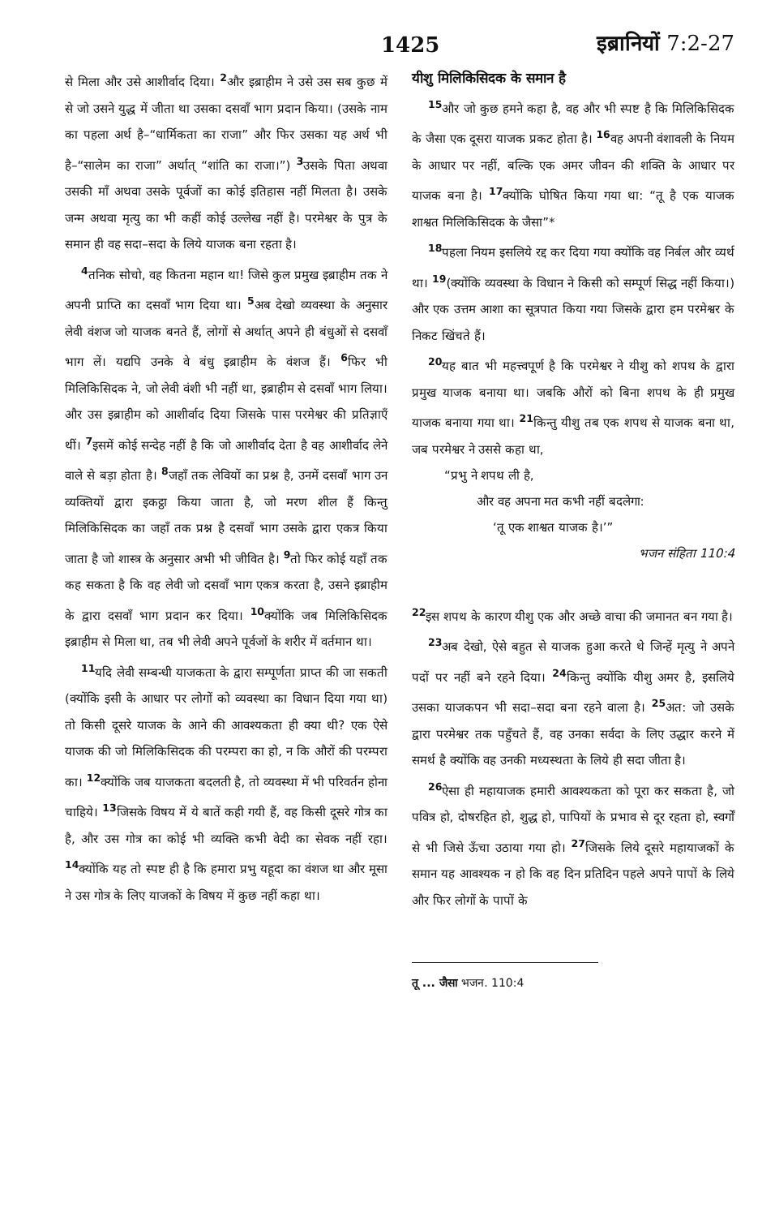1425 इब्रानियों 7:2-27
से मिला और उसे आशीर्वाद दिया। <sup>2</sup>और इब्राहीम ने उसे उस सब कुछ में से जो उसने युद्ध में जीता था उसका दसवाँ भाग प्रदान किया। (उसके नाम का पहला अर्थ है–“धार्मिकता का राजा” और फिर उसका यह अर्थ भी है–“सालेम का राजा” अर्थात् “शांति का राजा।”) <sup>3</sup>उसके पिता अथवा उसकी माँ अथवा उसके पूर्वजों का कोई इतिहास नहीं मिलता है। उसके जन्म अथवा मृत्यु का भी कहीं कोई उल्लेख नहीं है। परमेश्वर के पुत्र के समान ही वह सदा–सदा के लिये याजक बना रहता है।
<sup>4</sup> तनिक सोचो, वह कितना महान था! जिसे कुल प्रमुख इब्राहीम तक ने अपनी प्राप्ति का दसवाँ भाग दिया था। <sup>5</sup>अब देखो व्यवस्था के अनुसार लेवी वंशज जो याजक बनते हैं, लोगों से अर्थात् अपने ही बंधुओं से दसवाँ भाग लें। यद्यपि उनके वे बंधु इब्राहीम के वंशज हैं। <sup>6</sup>फिर भी मिलिकिसिदक ने, जो लेवी वंशी भी नहीं था, इब्राहीम से दसवाँ भाग लिया। और उस इब्राहीम को आशीर्वाद दिया जिसके पास परमेश्वर की प्रतिज्ञाएँ थीं। <sup>7</sup>इसमें कोई सन्देह नहीं है कि जो आशीर्वाद देता है वह आशीर्वाद लेने वाले से बड़ा होता है। <sup>8</sup>जहाँ तक लेवियों का प्रश्न है, उनमें दसवाँ भाग उन व्यक्तियों द्वारा इकट्ठा किया जाता है, जो मरण शील हैं किन्तु मिलिकिसिदक का जहाँ तक प्रश्न है दसवाँ भाग उसके द्वारा एकत्र किया जाता है जो शास्त्र के अनुसार अभी भी जीवित है। <sup>9</sup>तो फिर कोई यहाँ तक कह सकता है कि वह लेवी जो दसवाँ भाग एकत्र करता है, उसने इब्राहीम के द्वारा दसवाँ भाग प्रदान कर दिया। <sup>10</sup>क्योंकि जब मिलिकिसिदक इब्राहीम से मिला था, तब भी लेवी अपने पूर्वजों के शरीर में वर्तमान था।
<sup>11</sup> यदि लेवी सम्बन्धी याजकता के द्वारा सम्पूर्णता प्राप्त की जा सकती (क्योंकि इसी के आधार पर लोगों को व्यवस्था का विधान दिया गया था) तो किसी दूसरे याजक के आने की आवश्यकता ही क्या थी? एक ऐसे याजक की जो मिलिकिसिदक की परम्परा का हो, न कि औरों की परम्परा का। <sup>12</sup>क्योंकि जब याजकता बदलती है, तो व्यवस्था में भी परिवर्तन होना चाहिये। <sup>13</sup>जिसके विषय में ये बातें कही गयी हैं, वह किसी दूसरे गोत्र का है, और उस गोत्र का कोई भी व्यक्ति कभी वेदी का सेवक नहीं रहा। <sup>14</sup>क्योंकि यह तो स्पष्ट ही है कि हमारा प्रभु यहूदा का वंशज था और मूसा ने उस गोत्र के लिए याजकों के विषय में कुछ नहीं कहा था।
यीशु मिलिकिसिदक के समान है
<sup>15</sup> और जो कुछ हमने कहा है, वह और भी स्पष्ट है कि मिलिकिसिदक के जैसा एक दूसरा याजक प्रकट होता है। <sup>16</sup>वह अपनी वंशावली के नियम के आधार पर नहीं, बल्कि एक अमर जीवन की शक्ति के आधार पर याजक बना है। <sup>17</sup>क्योंकि घोषित किया गया था: “तू है एक याजक शाश्वत मिलिकिसिदक के जैसा”*
<sup>18</sup> पहला नियम इसलिये रद्द कर दिया गया क्योंकि वह निर्बल और व्यर्थ था। <sup>19</sup>(क्योंकि व्यवस्था के विधान ने किसी को सम्पूर्ण सिद्ध नहीं किया।) और एक उत्तम आशा का सूत्रपात किया गया जिसके द्वारा हम परमेश्वर के निकट खिंचते हैं।
<sup>20</sup> यह बात भी महत्त्वपूर्ण है कि परमेश्वर ने यीशु को शपथ के द्वारा प्रमुख याजक बनाया था। जबकि औरों को बिना शपथ के ही प्रमुख याजक बनाया गया था। <sup>21</sup>किन्तु यीशु तब एक शपथ से याजक बना था, जब परमेश्वर ने उससे कहा था,
“प्रभु ने शपथ ली है,
और वह अपना मत कभी नहीं बदलेगा:
‘तू एक शाश्वत याजक है।’”
भजन संहिता 110:4
<sup>22</sup> इस शपथ के कारण यीशु एक और अच्छे वाचा की जमानत बन गया है।
<sup>23</sup> अब देखो, ऐसे बहुत से याजक हुआ करते थे जिन्हें मृत्यु ने अपने पदों पर नहीं बने रहने दिया। <sup>24</sup>किन्तु क्योंकि यीशु अमर है, इसलिये उसका याजकपन भी सदा–सदा बना रहने वाला है। <sup>25</sup>अत: जो उसके द्वारा परमेश्वर तक पहुँचते हैं, वह उनका सर्वदा के लिए उद्धार करने में समर्थ है क्योंकि वह उनकी मध्यस्थता के लिये ही सदा जीता है।
<sup>26</sup> ऐसा ही महायाजक हमारी आवश्यकता को पूरा कर सकता है, जो पवित्र हो, दोषरहित हो, शुद्ध हो, पापियों के प्रभाव से दूर रहता हो, स्वर्गों से भी जिसे ऊँचा उठाया गया हो। <sup>27</sup>जिसके लिये दूसरे महायाजकों के समान यह आवश्यक न हो कि वह दिन प्रतिदिन पहले अपने पापों के लिये और फिर लोगों के पापों के
तू ... जैसा भजन. 110:4